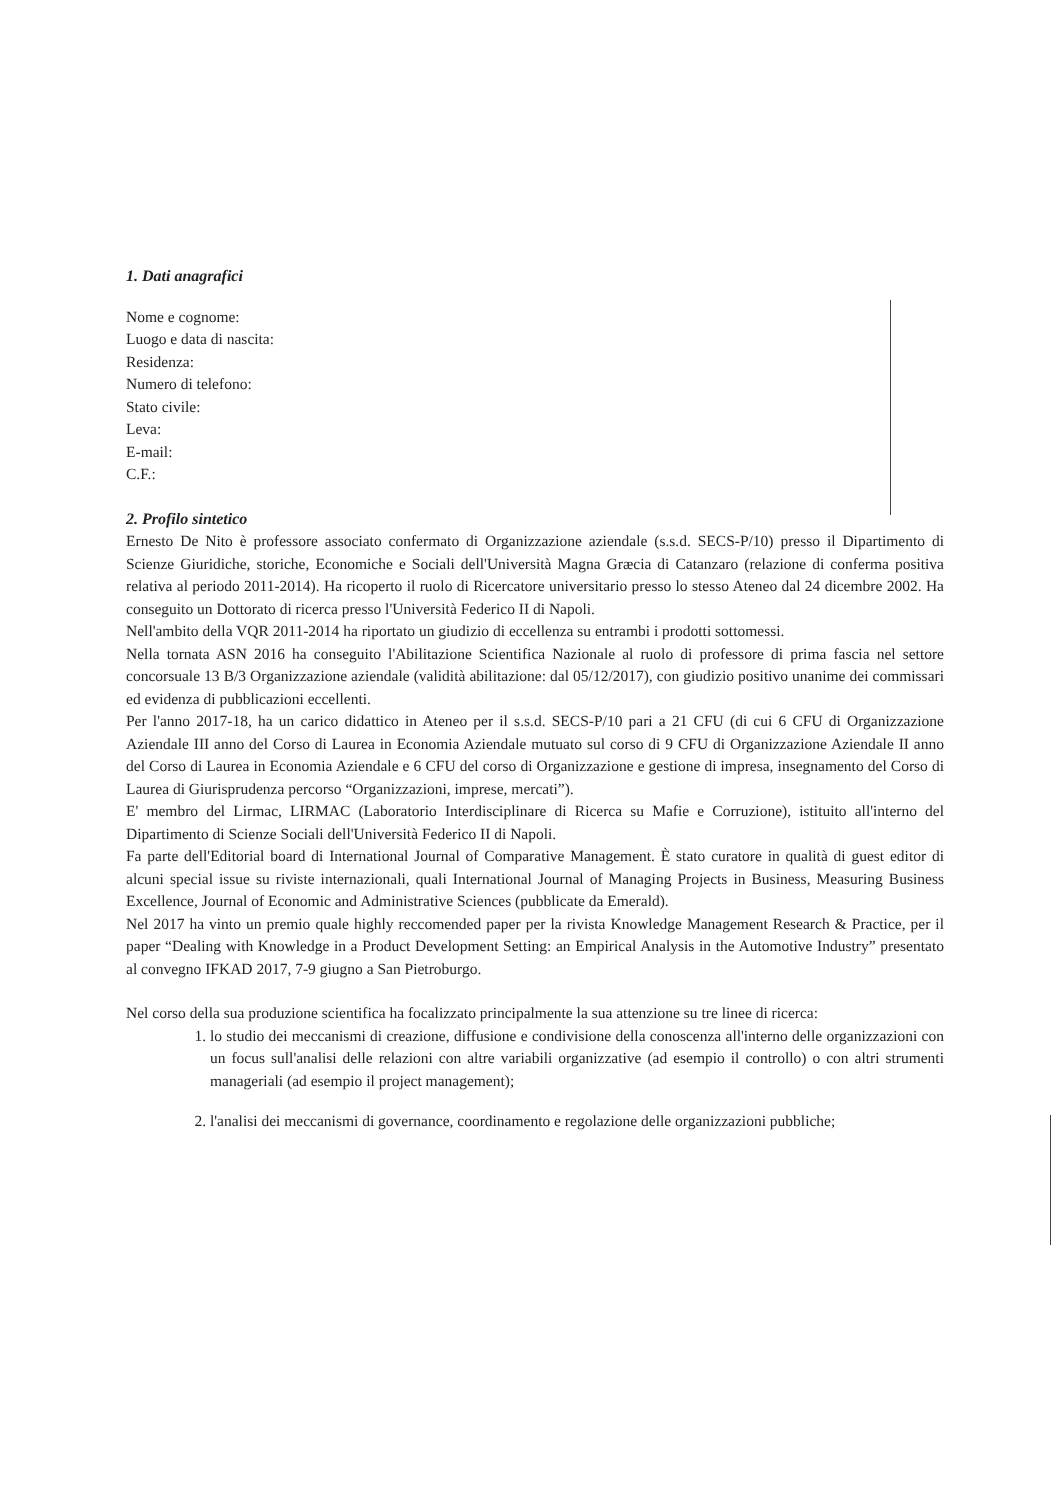1. Dati anagrafici
Nome e cognome:
Luogo e data di nascita:
Residenza:
Numero di telefono:
Stato civile:
Leva:
E-mail:
C.F.:
2. Profilo sintetico
Ernesto De Nito è professore associato confermato di Organizzazione aziendale (s.s.d. SECS-P/10) presso il Dipartimento di Scienze Giuridiche, storiche, Economiche e Sociali dell'Università Magna Græcia di Catanzaro (relazione di conferma positiva relativa al periodo 2011-2014). Ha ricoperto il ruolo di Ricercatore universitario presso lo stesso Ateneo dal 24 dicembre 2002. Ha conseguito un Dottorato di ricerca presso l'Università Federico II di Napoli.
Nell'ambito della VQR 2011-2014 ha riportato un giudizio di eccellenza su entrambi i prodotti sottomessi.
Nella tornata ASN 2016 ha conseguito l'Abilitazione Scientifica Nazionale al ruolo di professore di prima fascia nel settore concorsuale 13 B/3 Organizzazione aziendale (validità abilitazione: dal 05/12/2017), con giudizio positivo unanime dei commissari ed evidenza di pubblicazioni eccellenti.
Per l'anno 2017-18, ha un carico didattico in Ateneo per il s.s.d. SECS-P/10 pari a 21 CFU (di cui 6 CFU di Organizzazione Aziendale III anno del Corso di Laurea in Economia Aziendale mutuato sul corso di 9 CFU di Organizzazione Aziendale II anno del Corso di Laurea in Economia Aziendale e 6 CFU del corso di Organizzazione e gestione di impresa, insegnamento del Corso di Laurea di Giurisprudenza percorso “Organizzazioni, imprese, mercati”).
E' membro del Lirmac, LIRMAC (Laboratorio Interdisciplinare di Ricerca su Mafie e Corruzione), istituito all'interno del Dipartimento di Scienze Sociali dell'Università Federico II di Napoli.
Fa parte dell'Editorial board di International Journal of Comparative Management. È stato curatore in qualità di guest editor di alcuni special issue su riviste internazionali, quali International Journal of Managing Projects in Business, Measuring Business Excellence, Journal of Economic and Administrative Sciences (pubblicate da Emerald).
Nel 2017 ha vinto un premio quale highly reccomended paper per la rivista Knowledge Management Research & Practice, per il paper “Dealing with Knowledge in a Product Development Setting: an Empirical Analysis in the Automotive Industry” presentato al convegno IFKAD 2017, 7-9 giugno a San Pietroburgo.
Nel corso della sua produzione scientifica ha focalizzato principalmente la sua attenzione su tre linee di ricerca:
1. lo studio dei meccanismi di creazione, diffusione e condivisione della conoscenza all'interno delle organizzazioni con un focus sull'analisi delle relazioni con altre variabili organizzative (ad esempio il controllo) o con altri strumenti manageriali (ad esempio il project management);
2. l'analisi dei meccanismi di governance, coordinamento e regolazione delle organizzazioni pubbliche;